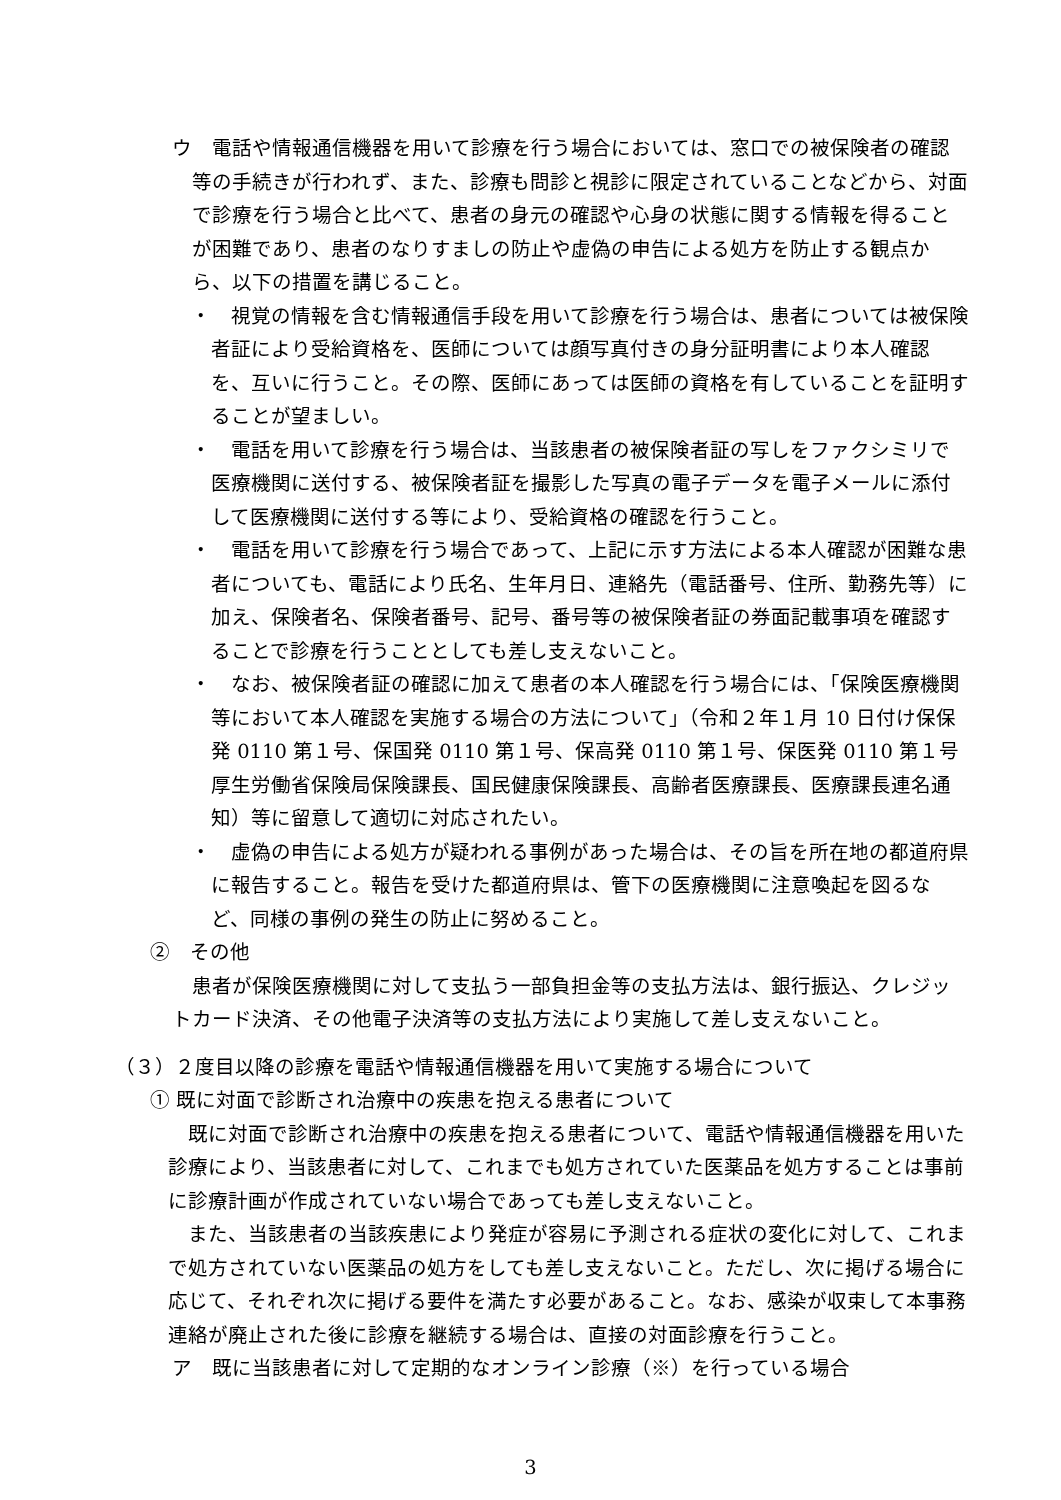ウ　電話や情報通信機器を用いて診療を行う場合においては、窓口での被保険者の確認等の手続きが行われず、また、診療も問診と視診に限定されていることなどから、対面で診療を行う場合と比べて、患者の身元の確認や心身の状態に関する情報を得ることが困難であり、患者のなりすましの防止や虚偽の申告による処方を防止する観点から、以下の措置を講じること。
・　視覚の情報を含む情報通信手段を用いて診療を行う場合は、患者については被保険者証により受給資格を、医師については顔写真付きの身分証明書により本人確認を、互いに行うこと。その際、医師にあっては医師の資格を有していることを証明することが望ましい。
・　電話を用いて診療を行う場合は、当該患者の被保険者証の写しをファクシミリで医療機関に送付する、被保険者証を撮影した写真の電子データを電子メールに添付して医療機関に送付する等により、受給資格の確認を行うこと。
・　電話を用いて診療を行う場合であって、上記に示す方法による本人確認が困難な患者についても、電話により氏名、生年月日、連絡先（電話番号、住所、勤務先等）に加え、保険者名、保険者番号、記号、番号等の被保険者証の券面記載事項を確認することで診療を行うこととしても差し支えないこと。
・　なお、被保険者証の確認に加えて患者の本人確認を行う場合には、「保険医療機関等において本人確認を実施する場合の方法について」（令和２年１月 10 日付け保保発 0110 第１号、保国発 0110 第１号、保高発 0110 第１号、保医発 0110 第１号厚生労働省保険局保険課長、国民健康保険課長、高齢者医療課長、医療課長連名通知）等に留意して適切に対応されたい。
・　虚偽の申告による処方が疑われる事例があった場合は、その旨を所在地の都道府県に報告すること。報告を受けた都道府県は、管下の医療機関に注意喚起を図るなど、同様の事例の発生の防止に努めること。
②　その他
患者が保険医療機関に対して支払う一部負担金等の支払方法は、銀行振込、クレジットカード決済、その他電子決済等の支払方法により実施して差し支えないこと。
（３）２度目以降の診療を電話や情報通信機器を用いて実施する場合について
① 既に対面で診断され治療中の疾患を抱える患者について
既に対面で診断され治療中の疾患を抱える患者について、電話や情報通信機器を用いた診療により、当該患者に対して、これまでも処方されていた医薬品を処方することは事前に診療計画が作成されていない場合であっても差し支えないこと。
また、当該患者の当該疾患により発症が容易に予測される症状の変化に対して、これまで処方されていない医薬品の処方をしても差し支えないこと。ただし、次に掲げる場合に応じて、それぞれ次に掲げる要件を満たす必要があること。なお、感染が収束して本事務連絡が廃止された後に診療を継続する場合は、直接の対面診療を行うこと。
ア　既に当該患者に対して定期的なオンライン診療（※）を行っている場合
3